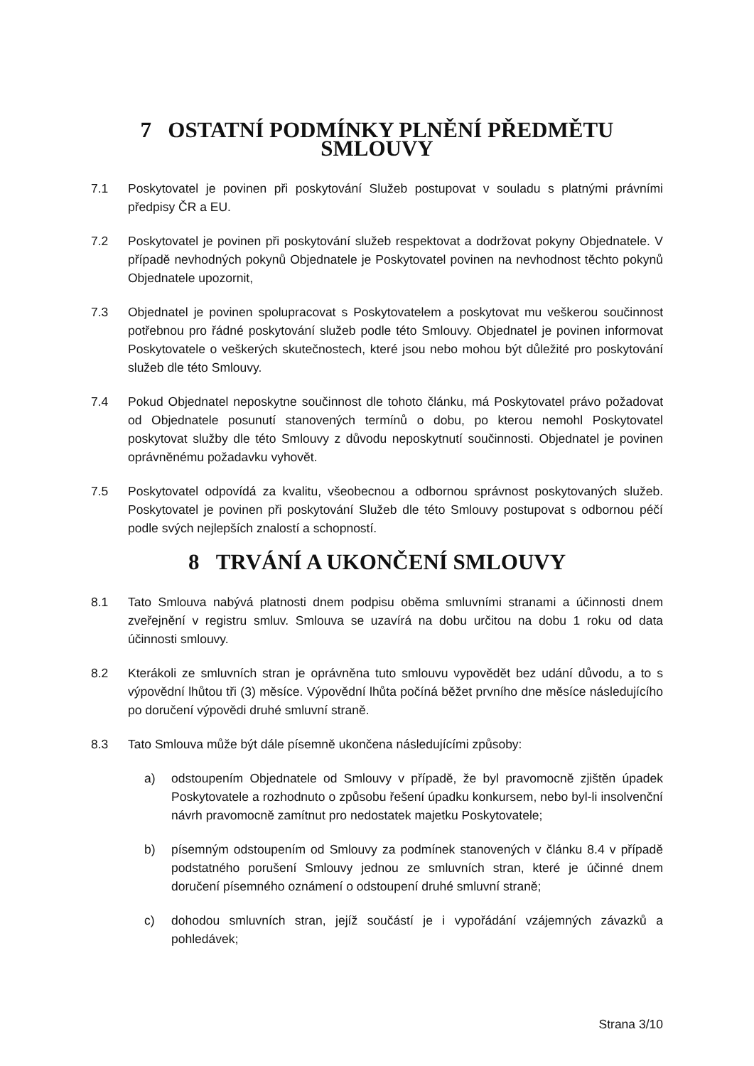7 OSTATNÍ PODMÍNKY PLNĚNÍ PŘEDMĚTU SMLOUVY
7.1 Poskytovatel je povinen při poskytování Služeb postupovat v souladu s platnými právními předpisy ČR a EU.
7.2 Poskytovatel je povinen při poskytování služeb respektovat a dodržovat pokyny Objednatele. V případě nevhodných pokynů Objednatele je Poskytovatel povinen na nevhodnost těchto pokynů Objednatele upozornit,
7.3 Objednatel je povinen spolupracovat s Poskytovatelem a poskytovat mu veškerou součinnost potřebnou pro řádné poskytování služeb podle této Smlouvy. Objednatel je povinen informovat Poskytovatele o veškerých skutečnostech, které jsou nebo mohou být důležité pro poskytování služeb dle této Smlouvy.
7.4 Pokud Objednatel neposkytne součinnost dle tohoto článku, má Poskytovatel právo požadovat od Objednatele posunutí stanovených termínů o dobu, po kterou nemohl Poskytovatel poskytovat služby dle této Smlouvy z důvodu neposkytnutí součinnosti. Objednatel je povinen oprávněnému požadavku vyhovět.
7.5 Poskytovatel odpovídá za kvalitu, všeobecnou a odbornou správnost poskytovaných služeb. Poskytovatel je povinen při poskytování Služeb dle této Smlouvy postupovat s odbornou péčí podle svých nejlepších znalostí a schopností.
8 TRVÁNÍ A UKONČENÍ SMLOUVY
8.1 Tato Smlouva nabývá platnosti dnem podpisu oběma smluvními stranami a účinnosti dnem zveřejnění v registru smluv. Smlouva se uzavírá na dobu určitou na dobu 1 roku od data účinnosti smlouvy.
8.2 Kterákoli ze smluvních stran je oprávněna tuto smlouvu vypovědět bez udání důvodu, a to s výpovědní lhůtou tři (3) měsíce. Výpovědní lhůta počíná běžet prvního dne měsíce následujícího po doručení výpovědi druhé smluvní straně.
8.3 Tato Smlouva může být dále písemně ukončena následujícími způsoby:
a) odstoupením Objednatele od Smlouvy v případě, že byl pravomocně zjištěn úpadek Poskytovatele a rozhodnuto o způsobu řešení úpadku konkursem, nebo byl-li insolvenční návrh pravomocně zamítnut pro nedostatek majetku Poskytovatele;
b) písemným odstoupením od Smlouvy za podmínek stanovených v článku 8.4 v případě podstatného porušení Smlouvy jednou ze smluvních stran, které je účinné dnem doručení písemného oznámení o odstoupení druhé smluvní straně;
c) dohodou smluvních stran, jejíž součástí je i vypořádání vzájemných závazků a pohledávek;
Strana 3/10